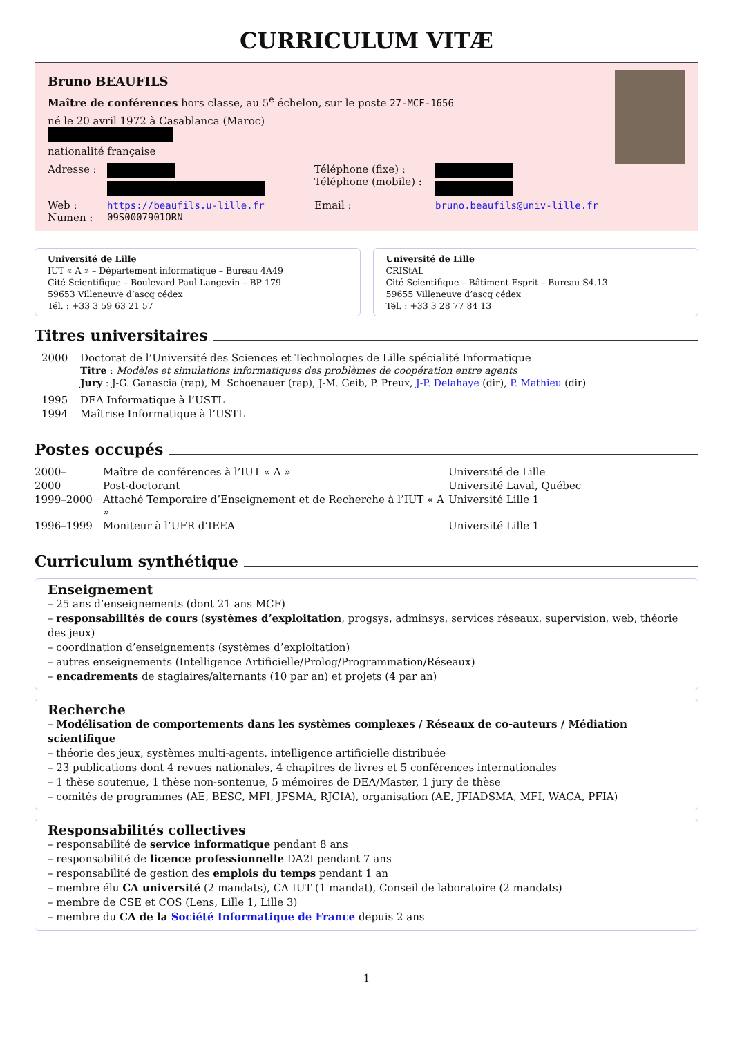CURRICULUM VITÆ
Bruno BEAUFILS
Maître de conférences hors classe, au 5<sup>e</sup> échelon, sur le poste 27-MCF-1656
né le 20 avril 1972 à Casablanca (Maroc)
nationalité française
| Adresse : | | Téléphone (fixe) : Téléphone (mobile) : | |
| Web : | https://beaufils.u-lille.fr | Email : | bruno.beaufils@univ-lille.fr |
| Numen : | 09S0007901ORN | | |
Université de Lille
IUT « A » – Département informatique – Bureau 4A49
Cité Scientifique – Boulevard Paul Langevin – BP 179
59653 Villeneuve d’ascq cédex
Tél. : +33 3 59 63 21 57
Université de Lille
CRIStAL
Cité Scientifique – Bâtiment Esprit – Bureau S4.13
59655 Villeneuve d’ascq cédex
Tél. : +33 3 28 77 84 13
Titres universitaires
| 2000 | Doctorat de l’Université des Sciences et Technologies de Lille spécialité Informatique Titre : Modèles et simulations informatiques des problèmes de coopération entre agents Jury : J-G. Ganascia (rap), M. Schoenauer (rap), J-M. Geib, P. Preux, J-P. Delahaye (dir), P. Mathieu (dir) |
| 1995 | DEA Informatique à l’USTL |
| 1994 | Maîtrise Informatique à l’USTL |
Postes occupés
| 2000– | Maître de conférences à l’IUT « A » | Université de Lille |
| 2000 | Post-doctorant | Université Laval, Québec |
| 1999–2000 | Attaché Temporaire d’Enseignement et de Recherche à l’IUT « A » | Université Lille 1 |
| 1996–1999 | Moniteur à l’UFR d’IEEA | Université Lille 1 |
Curriculum synthétique
Enseignement
– 25 ans d’enseignements (dont 21 ans MCF)
– responsabilités de cours (systèmes d’exploitation, progsys, adminsys, services réseaux, supervision, web, théorie des jeux)
– coordination d’enseignements (systèmes d’exploitation)
– autres enseignements (Intelligence Artificielle/Prolog/Programmation/Réseaux)
– encadrements de stagiaires/alternants (10 par an) et projets (4 par an)
Recherche
– Modélisation de comportements dans les systèmes complexes / Réseaux de co-auteurs / Médiation scientifique
– théorie des jeux, systèmes multi-agents, intelligence artificielle distribuée
– 23 publications dont 4 revues nationales, 4 chapitres de livres et 5 conférences internationales
– 1 thèse soutenue, 1 thèse non-sontenue, 5 mémoires de DEA/Master, 1 jury de thèse
– comités de programmes (AE, BESC, MFI, JFSMA, RJCIA), organisation (AE, JFIADSMA, MFI, WACA, PFIA)
Responsabilités collectives
– responsabilité de service informatique pendant 8 ans
– responsabilité de licence professionnelle DA2I pendant 7 ans
– responsabilité de gestion des emplois du temps pendant 1 an
– membre élu CA université (2 mandats), CA IUT (1 mandat), Conseil de laboratoire (2 mandats)
– membre de CSE et COS (Lens, Lille 1, Lille 3)
– membre du CA de la Société Informatique de France depuis 2 ans
1